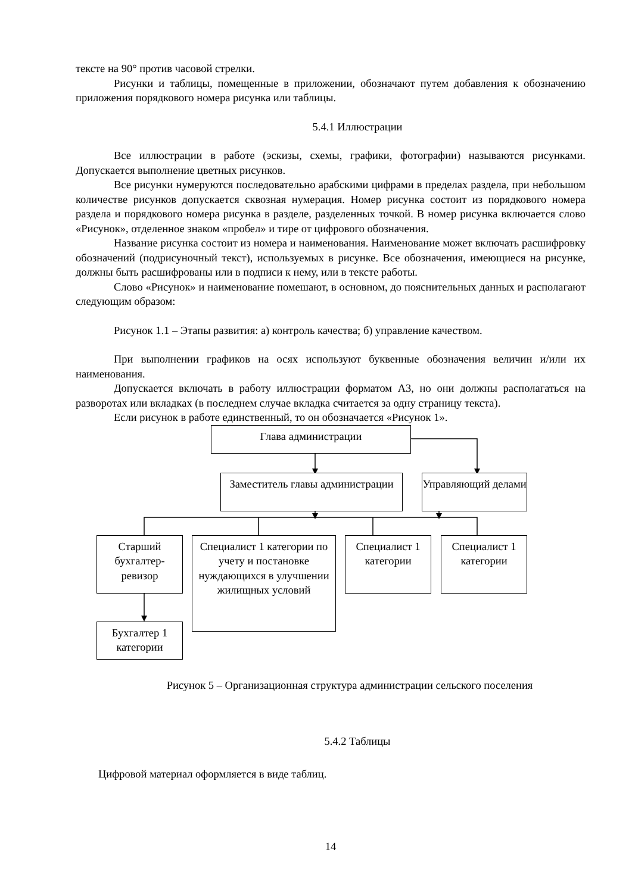тексте на 90° против часовой стрелки.
Рисунки и таблицы, помещенные в приложении, обозначают путем добавления к обозначению приложения порядкового номера рисунка или таблицы.
5.4.1 Иллюстрации
Все иллюстрации в работе (эскизы, схемы, графики, фотографии) называются рисунками. Допускается выполнение цветных рисунков.
Все рисунки нумеруются последовательно арабскими цифрами в пределах раздела, при небольшом количестве рисунков допускается сквозная нумерация. Номер рисунка состоит из порядкового номера раздела и порядкового номера рисунка в разделе, разделенных точкой. В номер рисунка включается слово «Рисунок», отделенное знаком «пробел» и тире от цифрового обозначения.
Название рисунка состоит из номера и наименования. Наименование может включать расшифровку обозначений (подрисуночный текст), используемых в рисунке. Все обозначения, имеющиеся на рисунке, должны быть расшифрованы или в подписи к нему, или в тексте работы.
Слово «Рисунок» и наименование помешают, в основном, до пояснительных данных и располагают следующим образом:
Рисунок 1.1 – Этапы развития: а) контроль качества; б) управление качеством.
При выполнении графиков на осях используют буквенные обозначения величин и/или их наименования.
Допускается включать в работу иллюстрации форматом А3, но они должны располагаться на разворотах или вкладках (в последнем случае вкладка считается за одну страницу текста).
Если рисунок в работе единственный, то он обозначается «Рисунок 1».
Глава администрации
Заместитель главы администрации
Управляющий делами
Старший бухгалтер-ревизор
Специалист 1 категории по учету и постановке нуждающихся в улучшении жилищных условий
Специалист 1 категории
Специалист 1 категории
Бухгалтер 1 категории
Рисунок 5 – Организационная структура администрации сельского поселения
5.4.2 Таблицы
Цифровой материал оформляется в виде таблиц.
14